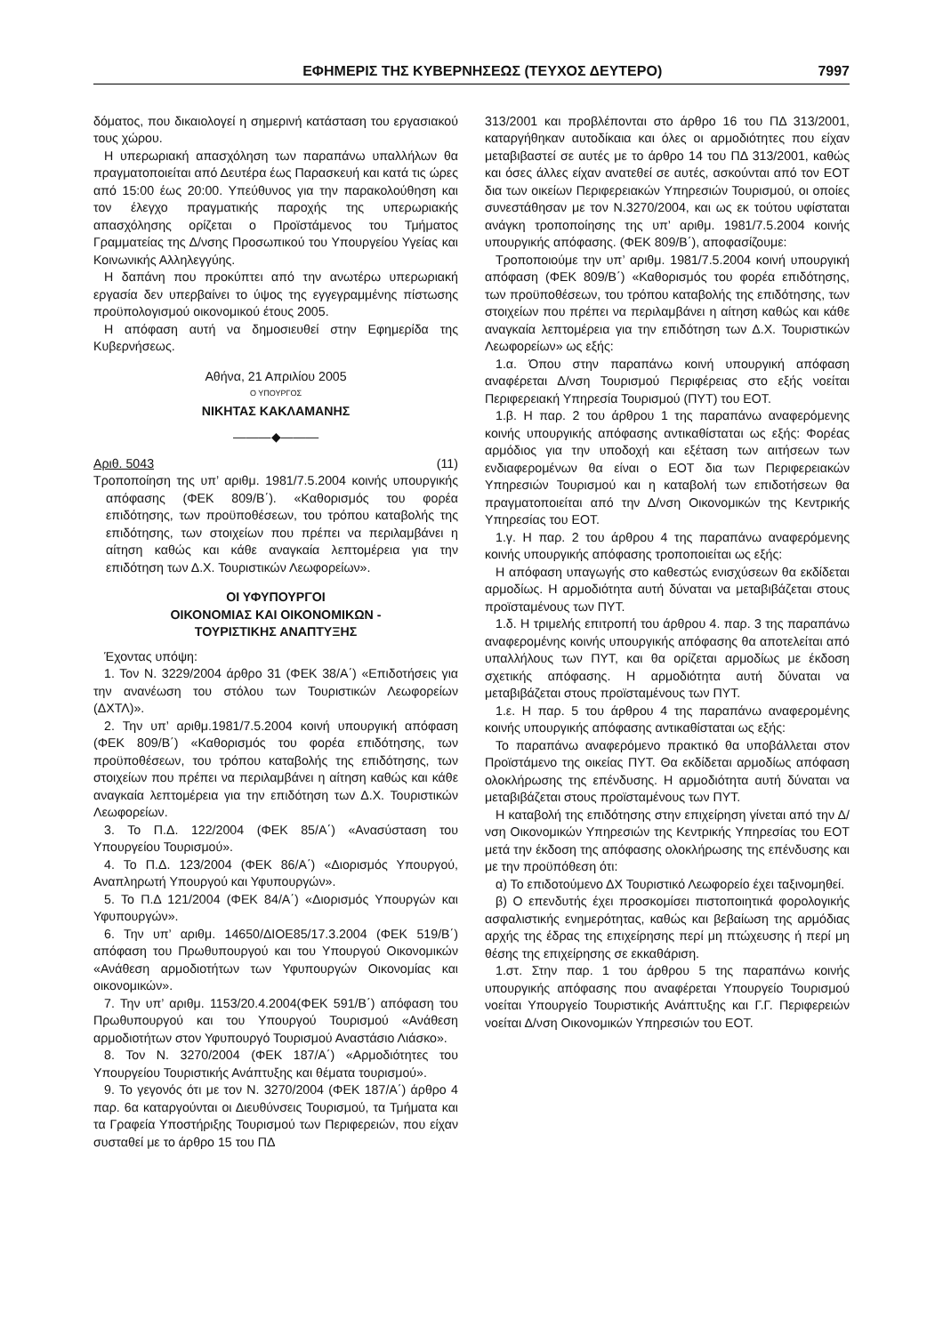ΕΦΗΜΕΡΙΣ ΤΗΣ ΚΥΒΕΡΝΗΣΕΩΣ (ΤΕΥΧΟΣ ΔΕΥΤΕΡΟ) 7997
δόματος, που δικαιολογεί η σημερινή κατάσταση του εργασιακού τους χώρου.
Η υπερωριακή απασχόληση των παραπάνω υπαλλήλων θα πραγματοποιείται από Δευτέρα έως Παρασκευή και κατά τις ώρες από 15:00 έως 20:00. Υπεύθυνος για την παρακολούθηση και τον έλεγχο πραγματικής παροχής της υπερωριακής απασχόλησης ορίζεται ο Προϊστάμενος του Τμήματος Γραμματείας της Δ/νσης Προσωπικού του Υπουργείου Υγείας και Κοινωνικής Αλληλεγγύης.
Η δαπάνη που προκύπτει από την ανωτέρω υπερωριακή εργασία δεν υπερβαίνει το ύψος της εγγεγραμμένης πίστωσης προϋπολογισμού οικονομικού έτους 2005.
Η απόφαση αυτή να δημοσιευθεί στην Εφημερίδα της Κυβερνήσεως.
Αθήνα, 21 Απριλίου 2005
Ο ΥΠΟΥΡΓΟΣ
ΝΙΚΗΤΑΣ ΚΑΚΛΑΜΑΝΗΣ
———◆———
Αριθ. 5043 (11)
Τροποποίηση της υπ’ αριθμ. 1981/7.5.2004 κοινής υπουργικής απόφασης (ΦΕΚ 809/Β΄). «Καθορισμός του φορέα επιδότησης, των προϋποθέσεων, του τρόπου καταβολής της επιδότησης, των στοιχείων που πρέπει να περιλαμβάνει η αίτηση καθώς και κάθε αναγκαία λεπτομέρεια για την επιδότηση των Δ.Χ. Τουριστικών Λεωφορείων».
ΟΙ ΥΦΥΠΟΥΡΓΟΙ
ΟΙΚΟΝΟΜΙΑΣ ΚΑΙ ΟΙΚΟΝΟΜΙΚΩΝ -
ΤΟΥΡΙΣΤΙΚΗΣ ΑΝΑΠΤΥΞΗΣ
Έχοντας υπόψη:
1. Τον Ν. 3229/2004 άρθρο 31 (ΦΕΚ 38/Α΄) «Επιδοτήσεις για την ανανέωση του στόλου των Τουριστικών Λεωφορείων (ΔΧΤΛ)».
2. Την υπ’ αριθμ.1981/7.5.2004 κοινή υπουργική απόφαση (ΦΕΚ 809/Β΄) «Καθορισμός του φορέα επιδότησης, των προϋποθέσεων, του τρόπου καταβολής της επιδότησης, των στοιχείων που πρέπει να περιλαμβάνει η αίτηση καθώς και κάθε αναγκαία λεπτομέρεια για την επιδότηση των Δ.Χ. Τουριστικών Λεωφορείων.
3. Το Π.Δ. 122/2004 (ΦΕΚ 85/Α΄) «Ανασύσταση του Υπουργείου Τουρισμού».
4. Το Π.Δ. 123/2004 (ΦΕΚ 86/Α΄) «Διορισμός Υπουργού, Αναπληρωτή Υπουργού και Υφυπουργών».
5. Το Π.Δ 121/2004 (ΦΕΚ 84/Α΄) «Διορισμός Υπουργών και Υφυπουργών».
6. Την υπ’ αριθμ. 14650/ΔΙΟΕ85/17.3.2004 (ΦΕΚ 519/Β΄) απόφαση του Πρωθυπουργού και του Υπουργού Οικονομικών «Ανάθεση αρμοδιοτήτων των Υφυπουργών Οικονομίας και οικονομικών».
7. Την υπ’ αριθμ. 1153/20.4.2004(ΦΕΚ 591/Β΄) απόφαση του Πρωθυπουργού και του Υπουργού Τουρισμού «Ανάθεση αρμοδιοτήτων στον Υφυπουργό Τουρισμού Αναστάσιο Λιάσκο».
8. Τον Ν. 3270/2004 (ΦΕΚ 187/Α΄) «Αρμοδιότητες του Υπουργείου Τουριστικής Ανάπτυξης και θέματα τουρισμού».
9. Το γεγονός ότι με τον Ν. 3270/2004 (ΦΕΚ 187/Α΄) άρθρο 4 παρ. 6α καταργούνται οι Διευθύνσεις Τουρισμού, τα Τμήματα και τα Γραφεία Υποστήριξης Τουρισμού των Περιφερειών, που είχαν συσταθεί με το άρθρο 15 του ΠΔ
313/2001 και προβλέπονται στο άρθρο 16 του ΠΔ 313/2001, καταργήθηκαν αυτοδίκαια και όλες οι αρμοδιότητες που είχαν μεταβιβαστεί σε αυτές με το άρθρο 14 του ΠΔ 313/2001, καθώς και όσες άλλες είχαν ανατεθεί σε αυτές, ασκούνται από τον ΕΟΤ δια των οικείων Περιφερειακών Υπηρεσιών Τουρισμού, οι οποίες συνεστάθησαν με τον Ν.3270/2004, και ως εκ τούτου υφίσταται ανάγκη τροποποίησης της υπ’ αριθμ. 1981/7.5.2004 κοινής υπουργικής απόφασης. (ΦΕΚ 809/Β΄), αποφασίζουμε:
Τροποποιούμε την υπ’ αριθμ. 1981/7.5.2004 κοινή υπουργική απόφαση (ΦΕΚ 809/Β΄) «Καθορισμός του φορέα επιδότησης, των προϋποθέσεων, του τρόπου καταβολής της επιδότησης, των στοιχείων που πρέπει να περιλαμβάνει η αίτηση καθώς και κάθε αναγκαία λεπτομέρεια για την επιδότηση των Δ.Χ. Τουριστικών Λεωφορείων» ως εξής:
1.α. Όπου στην παραπάνω κοινή υπουργική απόφαση αναφέρεται Δ/νση Τουρισμού Περιφέρειας στο εξής νοείται Περιφερειακή Υπηρεσία Τουρισμού (ΠΥΤ) του ΕΟΤ.
1.β. Η παρ. 2 του άρθρου 1 της παραπάνω αναφερόμενης κοινής υπουργικής απόφασης αντικαθίσταται ως εξής: Φορέας αρμόδιος για την υποδοχή και εξέταση των αιτήσεων των ενδιαφερομένων θα είναι ο ΕΟΤ δια των Περιφερειακών Υπηρεσιών Τουρισμού και η καταβολή των επιδοτήσεων θα πραγματοποιείται από την Δ/νση Οικονομικών της Κεντρικής Υπηρεσίας του ΕΟΤ.
1.γ. Η παρ. 2 του άρθρου 4 της παραπάνω αναφερόμενης κοινής υπουργικής απόφασης τροποποιείται ως εξής:
Η απόφαση υπαγωγής στο καθεστώς ενισχύσεων θα εκδίδεται αρμοδίως. Η αρμοδιότητα αυτή δύναται να μεταβιβάζεται στους προϊσταμένους των ΠΥΤ.
1.δ. Η τριμελής επιτροπή του άρθρου 4. παρ. 3 της παραπάνω αναφερομένης κοινής υπουργικής απόφασης θα αποτελείται από υπαλλήλους των ΠΥΤ, και θα ορίζεται αρμοδίως με έκδοση σχετικής απόφασης. Η αρμοδιότητα αυτή δύναται να μεταβιβάζεται στους προϊσταμένους των ΠΥΤ.
1.ε. Η παρ. 5 του άρθρου 4 της παραπάνω αναφερομένης κοινής υπουργικής απόφασης αντικαθίσταται ως εξής:
Το παραπάνω αναφερόμενο πρακτικό θα υποβάλλεται στον Προϊστάμενο της οικείας ΠΥΤ. Θα εκδίδεται αρμοδίως απόφαση ολοκλήρωσης της επένδυσης. Η αρμοδιότητα αυτή δύναται να μεταβιβάζεται στους προϊσταμένους των ΠΥΤ.
Η καταβολή της επιδότησης στην επιχείρηση γίνεται από την Δ/νση Οικονομικών Υπηρεσιών της Κεντρικής Υπηρεσίας του ΕΟΤ μετά την έκδοση της απόφασης ολοκλήρωσης της επένδυσης και με την προϋπόθεση ότι:
α) Το επιδοτούμενο ΔΧ Τουριστικό Λεωφορείο έχει ταξινομηθεί.
β) Ο επενδυτής έχει προσκομίσει πιστοποιητικά φορολογικής ασφαλιστικής ενημερότητας, καθώς και βεβαίωση της αρμόδιας αρχής της έδρας της επιχείρησης περί μη πτώχευσης ή περί μη θέσης της επιχείρησης σε εκκαθάριση.
1.στ. Στην παρ. 1 του άρθρου 5 της παραπάνω κοινής υπουργικής απόφασης που αναφέρεται Υπουργείο Τουρισμού νοείται Υπουργείο Τουριστικής Ανάπτυξης και Γ.Γ. Περιφερειών νοείται Δ/νση Οικονομικών Υπηρεσιών του ΕΟΤ.